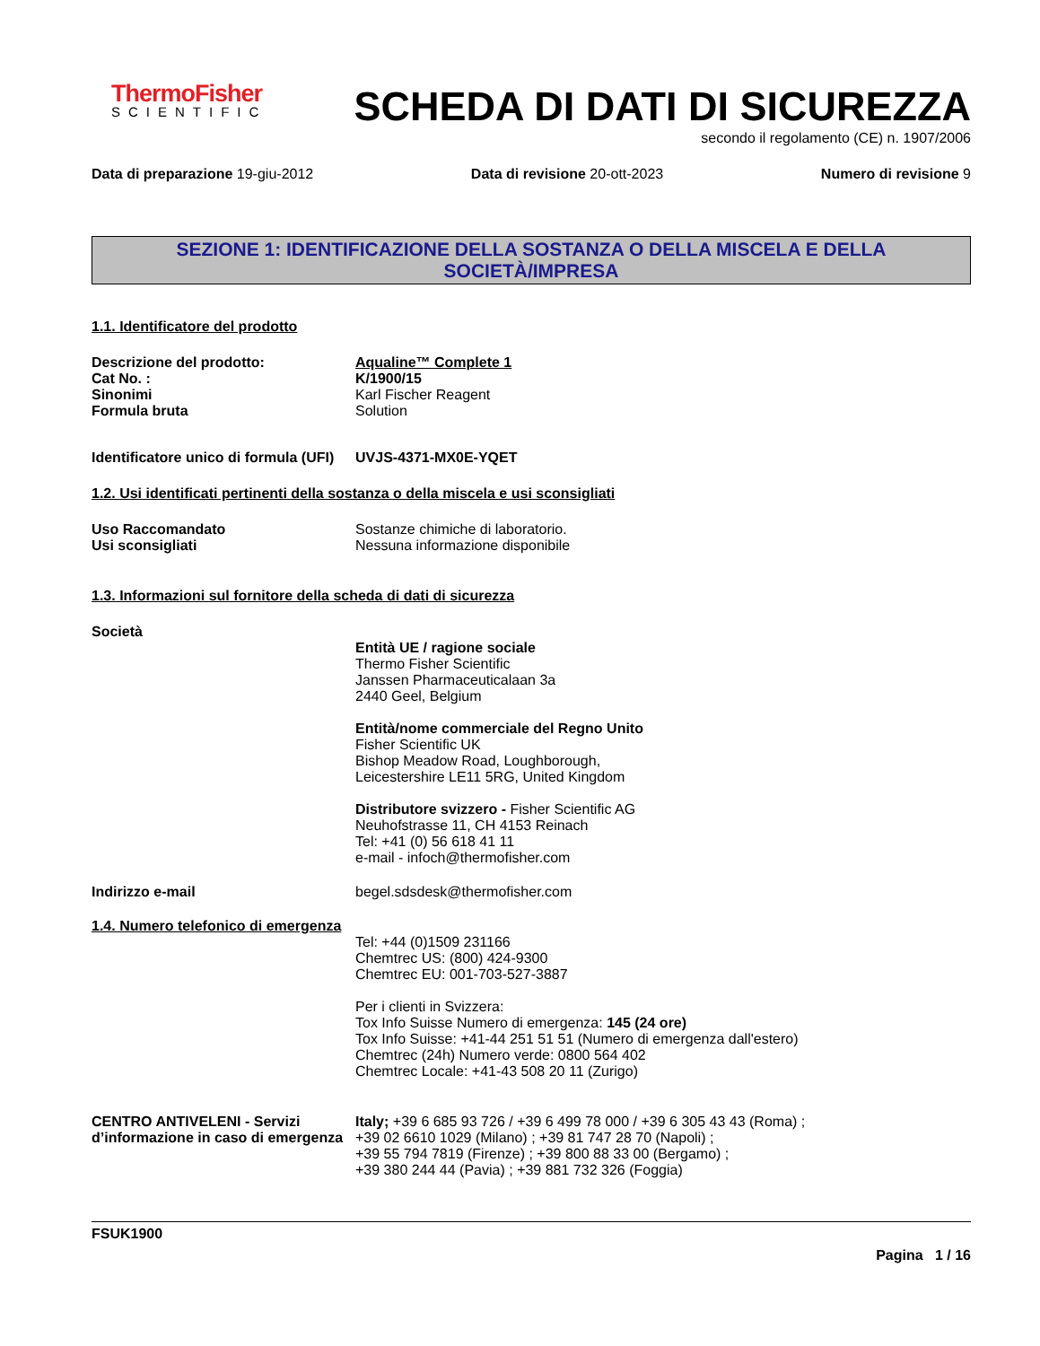ThermoFisher
SCIENTIFIC
SCHEDA DI DATI DI SICUREZZA
secondo il regolamento (CE) n. 1907/2006
Data di preparazione 19-giu-2012 Data di revisione 20-ott-2023 Numero di revisione 9
SEZIONE 1: IDENTIFICAZIONE DELLA SOSTANZA O DELLA MISCELA E DELLA
SOCIETÀ/IMPRESA
1.1. Identificatore del prodotto
Descrizione del prodotto: Aqualine™ Complete 1
Cat No. : K/1900/15
Sinonimi Karl Fischer Reagent
Formula bruta Solution
Identificatore unico di formula (UFI)
UVJS-4371-MX0E-YQET
1.2. Usi identificati pertinenti della sostanza o della miscela e usi sconsigliati
Uso Raccomandato Sostanze chimiche di laboratorio.
Usi sconsigliati Nessuna informazione disponibile
1.3. Informazioni sul fornitore della scheda di dati di sicurezza
Società Entità UE / ragione sociale
Thermo Fisher Scientific
Janssen Pharmaceuticalaan 3a
2440 Geel, Belgium
Entità/nome commerciale del Regno Unito
Fisher Scientific UK
Bishop Meadow Road, Loughborough,
Leicestershire LE11 5RG, United Kingdom
Distributore svizzero - Fisher Scientific AG
Neuhofstrasse 11, CH 4153 Reinach
Tel: +41 (0) 56 618 41 11
e-mail - infoch@thermofisher.com
Indirizzo e-mail begel.sdsdesk@thermofisher.com
1.4. Numero telefonico di emergenza
Tel: +44 (0)1509 231166
Chemtrec US: (800) 424-9300
Chemtrec EU: 001-703-527-3887
Per i clienti in Svizzera:
Tox Info Suisse Numero di emergenza: 145 (24 ore)
Tox Info Suisse: +41-44 251 51 51 (Numero di emergenza dall'estero)
Chemtrec (24h) Numero verde: 0800 564 402
Chemtrec Locale: +41-43 508 20 11 (Zurigo)
CENTRO ANTIVELENI - Servizi d’informazione in caso di emergenza
Italy; +39 6 685 93 726 / +39 6 499 78 000 / +39 6 305 43 43 (Roma) ;
+39 02 6610 1029 (Milano) ; +39 81 747 28 70 (Napoli) ;
+39 55 794 7819 (Firenze) ; +39 800 88 33 00 (Bergamo) ;
+39 380 244 44 (Pavia) ; +39 881 732 326 (Foggia)
FSUK1900
Pagina 1 / 16